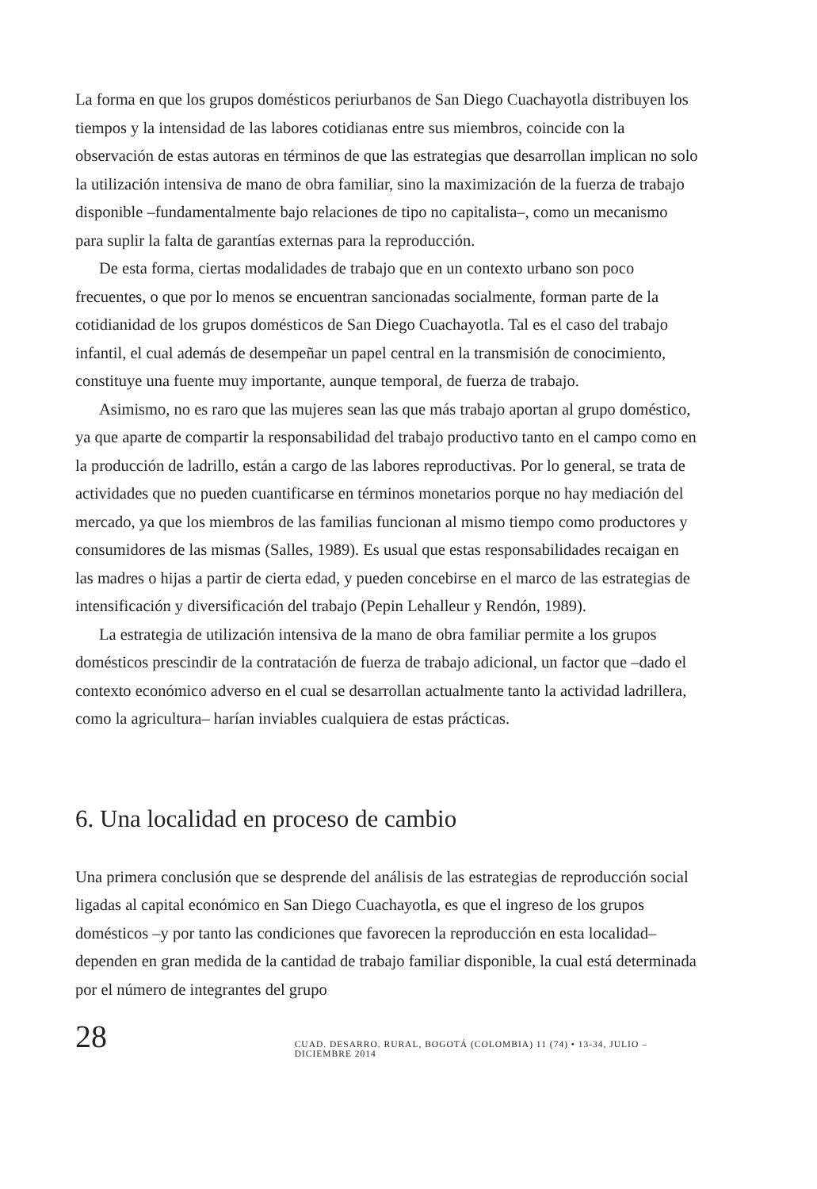La forma en que los grupos domésticos periurbanos de San Diego Cuachayotla distribuyen los tiempos y la intensidad de las labores cotidianas entre sus miembros, coincide con la observación de estas autoras en términos de que las estrategias que desarrollan implican no solo la utilización intensiva de mano de obra familiar, sino la maximización de la fuerza de trabajo disponible –fundamentalmente bajo relaciones de tipo no capitalista–, como un mecanismo para suplir la falta de garantías externas para la reproducción.
De esta forma, ciertas modalidades de trabajo que en un contexto urbano son poco frecuentes, o que por lo menos se encuentran sancionadas socialmente, forman parte de la cotidianidad de los grupos domésticos de San Diego Cuachayotla. Tal es el caso del trabajo infantil, el cual además de desempeñar un papel central en la transmisión de conocimiento, constituye una fuente muy importante, aunque temporal, de fuerza de trabajo.
Asimismo, no es raro que las mujeres sean las que más trabajo aportan al grupo doméstico, ya que aparte de compartir la responsabilidad del trabajo productivo tanto en el campo como en la producción de ladrillo, están a cargo de las labores reproductivas. Por lo general, se trata de actividades que no pueden cuantificarse en términos monetarios porque no hay mediación del mercado, ya que los miembros de las familias funcionan al mismo tiempo como productores y consumidores de las mismas (Salles, 1989). Es usual que estas responsabilidades recaigan en las madres o hijas a partir de cierta edad, y pueden concebirse en el marco de las estrategias de intensificación y diversificación del trabajo (Pepin Lehalleur y Rendón, 1989).
La estrategia de utilización intensiva de la mano de obra familiar permite a los grupos domésticos prescindir de la contratación de fuerza de trabajo adicional, un factor que –dado el contexto económico adverso en el cual se desarrollan actualmente tanto la actividad ladrillera, como la agricultura– harían inviables cualquiera de estas prácticas.
6. Una localidad en proceso de cambio
Una primera conclusión que se desprende del análisis de las estrategias de reproducción social ligadas al capital económico en San Diego Cuachayotla, es que el ingreso de los grupos domésticos –y por tanto las condiciones que favorecen la reproducción en esta localidad– dependen en gran medida de la cantidad de trabajo familiar disponible, la cual está determinada por el número de integrantes del grupo
28 CUAD. DESARRO. RURAL, BOGOTÁ (COLOMBIA) 11 (74) • 13-34, JULIO – DICIEMBRE 2014